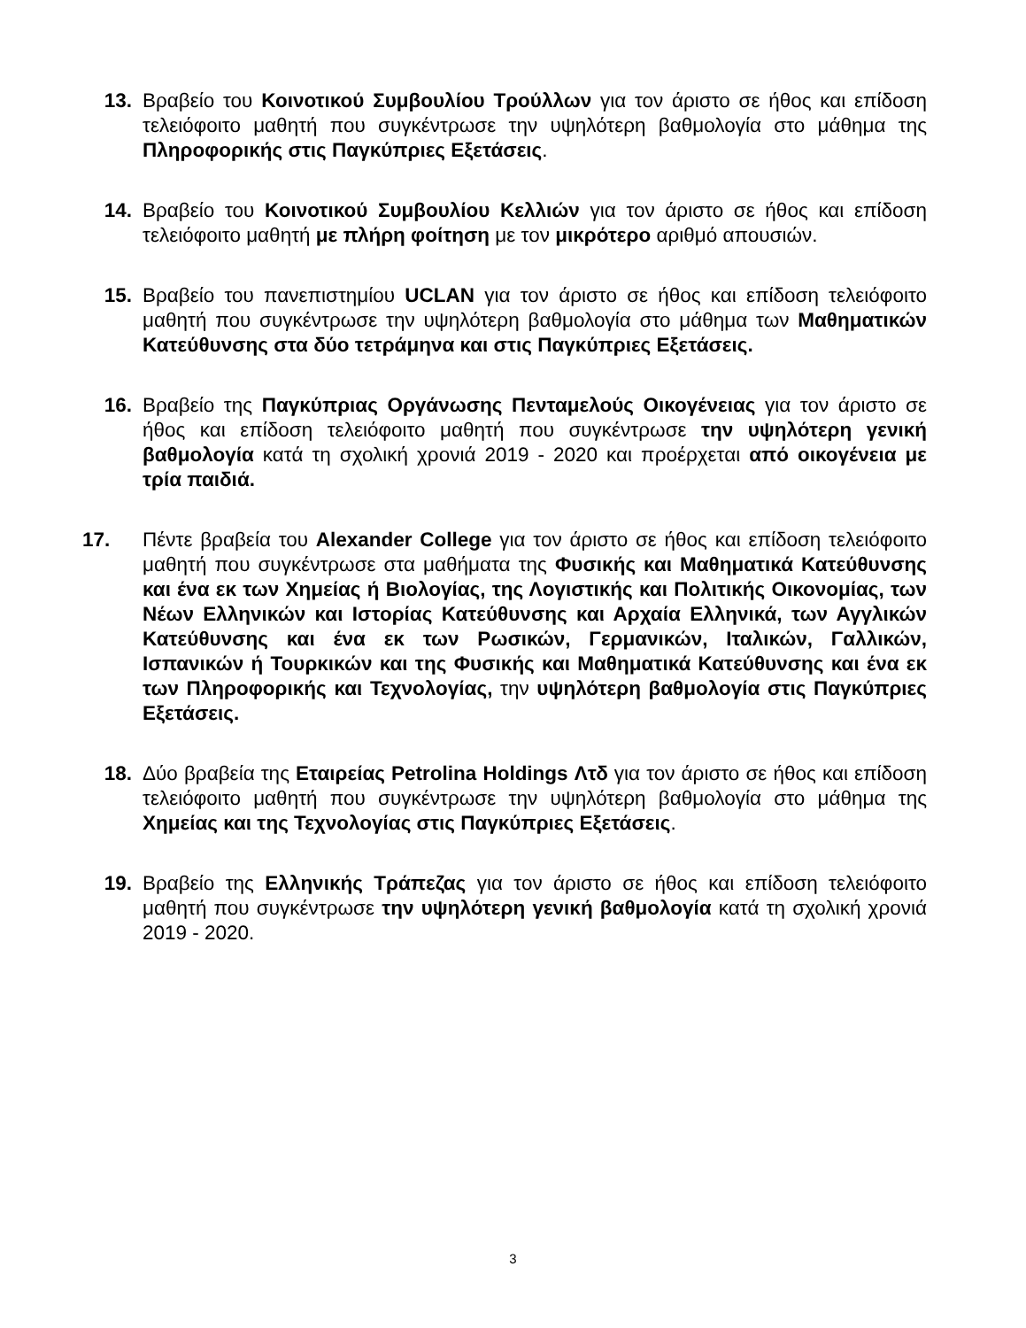13. Βραβείο του Κοινοτικού Συμβουλίου Τρούλλων για τον άριστο σε ήθος και επίδοση τελειόφοιτο μαθητή που συγκέντρωσε την υψηλότερη βαθμολογία στο μάθημα της Πληροφορικής στις Παγκύπριες Εξετάσεις.
14. Βραβείο του Κοινοτικού Συμβουλίου Κελλιών για τον άριστο σε ήθος και επίδοση τελειόφοιτο μαθητή με πλήρη φοίτηση με τον μικρότερο αριθμό απουσιών.
15. Βραβείο του πανεπιστημίου UCLAN για τον άριστο σε ήθος και επίδοση τελειόφοιτο μαθητή που συγκέντρωσε την υψηλότερη βαθμολογία στο μάθημα των Μαθηματικών Κατεύθυνσης στα δύο τετράμηνα και στις Παγκύπριες Εξετάσεις.
16. Βραβείο της Παγκύπριας Οργάνωσης Πενταμελούς Οικογένειας για τον άριστο σε ήθος και επίδοση τελειόφοιτο μαθητή που συγκέντρωσε την υψηλότερη γενική βαθμολογία κατά τη σχολική χρονιά 2019 - 2020 και προέρχεται από οικογένεια με τρία παιδιά.
17. Πέντε βραβεία του Alexander College για τον άριστο σε ήθος και επίδοση τελειόφοιτο μαθητή που συγκέντρωσε στα μαθήματα της Φυσικής και Μαθηματικά Κατεύθυνσης και ένα εκ των Χημείας ή Βιολογίας, της Λογιστικής και Πολιτικής Οικονομίας, των Νέων Ελληνικών και Ιστορίας Κατεύθυνσης και Αρχαία Ελληνικά, των Αγγλικών Κατεύθυνσης και ένα εκ των Ρωσικών, Γερμανικών, Ιταλικών, Γαλλικών, Ισπανικών ή Τουρκικών και της Φυσικής και Μαθηματικά Κατεύθυνσης και ένα εκ των Πληροφορικής και Τεχνολογίας, την υψηλότερη βαθμολογία στις Παγκύπριες Εξετάσεις.
18. Δύο βραβεία της Εταιρείας Petrolina Holdings Λτδ για τον άριστο σε ήθος και επίδοση τελειόφοιτο μαθητή που συγκέντρωσε την υψηλότερη βαθμολογία στο μάθημα της Χημείας και της Τεχνολογίας στις Παγκύπριες Εξετάσεις.
19. Βραβείο της Ελληνικής Τράπεζας για τον άριστο σε ήθος και επίδοση τελειόφοιτο μαθητή που συγκέντρωσε την υψηλότερη γενική βαθμολογία κατά τη σχολική χρονιά 2019 - 2020.
3